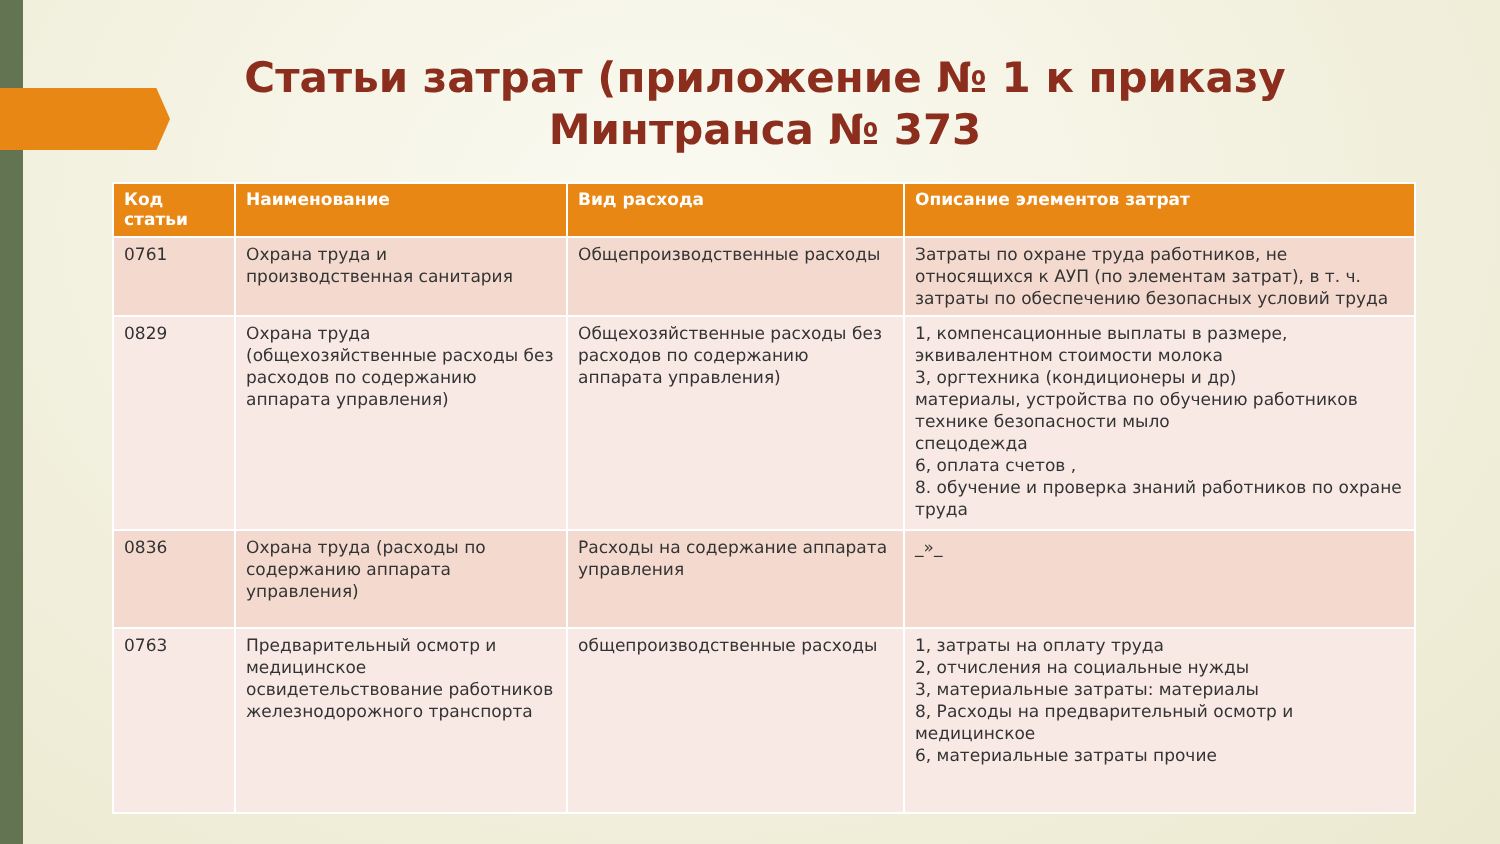Статьи затрат (приложение № 1 к приказу Минтранса № 373
| Код статьи | Наименование | Вид расхода | Описание элементов затрат |
| --- | --- | --- | --- |
| 0761 | Охрана труда и производственная санитария | Общепроизводственные расходы | Затраты по охране труда работников, не относящихся к АУП (по элементам затрат), в т. ч. затраты по обеспечению безопасных условий труда |
| 0829 | Охрана труда (общехозяйственные расходы без расходов по содержанию аппарата управления) | Общехозяйственные расходы без расходов по содержанию аппарата управления) | 1, компенсационные выплаты в размере, эквивалентном стоимости молока 3, оргтехника (кондиционеры и др) материалы, устройства по обучению работников технике безопасности мыло спецодежда 6, оплата счетов , 8. обучение и проверка знаний работников по охране труда |
| 0836 | Охрана труда (расходы по содержанию аппарата управления) | Расходы на содержание аппарата управления | _»_ |
| 0763 | Предварительный осмотр и медицинское освидетельствование работников железнодорожного транспорта | общепроизводственные расходы | 1, затраты на оплату труда 2, отчисления на социальные нужды 3, материальные затраты: материалы 8, Расходы на предварительный осмотр и медицинское 6, материальные затраты прочие |